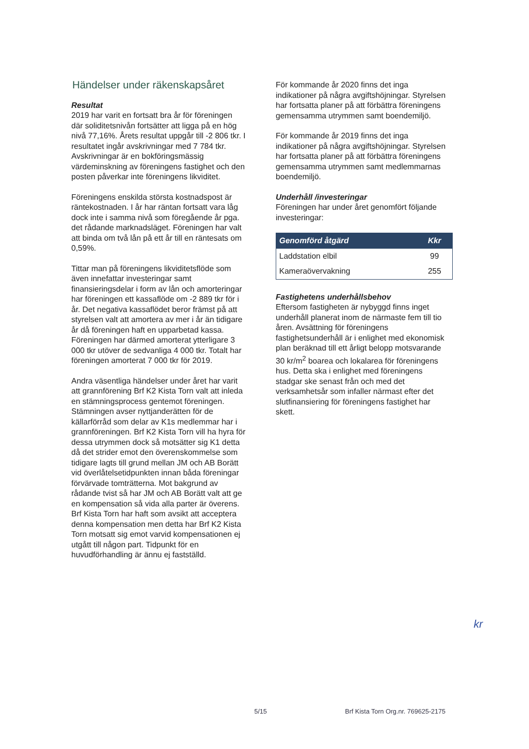Händelser under räkenskapsåret
Resultat
2019 har varit en fortsatt bra år för föreningen där soliditetsnivån fortsätter att ligga på en hög nivå 77,16%. Årets resultat uppgår till -2 806 tkr. I resultatet ingår avskrivningar med 7 784 tkr. Avskrivningar är en bokföringsmässig värdeminskning av föreningens fastighet och den posten påverkar inte föreningens likviditet.
Föreningens enskilda största kostnadspost är räntekostnaden. I år har räntan fortsatt vara låg dock inte i samma nivå som föregående år pga. det rådande marknadsläget. Föreningen har valt att binda om två lån på ett år till en räntesats om 0,59%.
Tittar man på föreningens likviditetsflöde som även innefattar investeringar samt finansieringsdelar i form av lån och amorteringar har föreningen ett kassaflöde om -2 889 tkr för i år. Det negativa kassaflödet beror främst på att styrelsen valt att amortera av mer i år än tidigare år då föreningen haft en upparbetad kassa. Föreningen har därmed amorterat ytterligare 3 000 tkr utöver de sedvanliga 4 000 tkr. Totalt har föreningen amorterat 7 000 tkr för 2019.
Andra väsentliga händelser under året har varit att grannförening Brf K2 Kista Torn valt att inleda en stämningsprocess gentemot föreningen. Stämningen avser nyttjanderätten för de källarförråd som delar av K1s medlemmar har i grannföreningen. Brf K2 Kista Torn vill ha hyra för dessa utrymmen dock så motsätter sig K1 detta då det strider emot den överenskommelse som tidigare lagts till grund mellan JM och AB Borätt vid överlåtelsetidpunkten innan båda föreningar förvärvade tomträtterna. Mot bakgrund av rådande tvist så har JM och AB Borätt valt att ge en kompensation så vida alla parter är överens. Brf Kista Torn har haft som avsikt att acceptera denna kompensation men detta har Brf K2 Kista Torn motsatt sig emot varvid kompensationen ej utgått till någon part. Tidpunkt för en huvudförhandling är ännu ej fastställd.
För kommande år 2020 finns det inga indikationer på några avgiftshöjningar. Styrelsen har fortsatta planer på att förbättra föreningens gemensamma utrymmen samt boendemiljö.
För kommande år 2019 finns det inga indikationer på några avgiftshöjningar. Styrelsen har fortsatta planer på att förbättra föreningens gemensamma utrymmen samt medlemmarnas boendemiljö.
Underhåll /investeringar
Föreningen har under året genomfört följande investeringar:
| Genomförd åtgärd | Kkr |
| --- | --- |
| Laddstation elbil | 99 |
| Kameraövervakning | 255 |
Fastighetens underhållsbehov
Eftersom fastigheten är nybyggd finns inget underhåll planerat inom de närmaste fem till tio åren. Avsättning för föreningens fastighetsunderhåll är i enlighet med ekonomisk plan beräknad till ett årligt belopp motsvarande 30 kr/m<sup>2</sup> boarea och lokalarea för föreningens hus. Detta ska i enlighet med föreningens stadgar ske senast från och med det verksamhetsår som infaller närmast efter det slutfinansiering för föreningens fastighet har skett.
kr
5/15
Brf Kista Torn Org.nr. 769625-2175